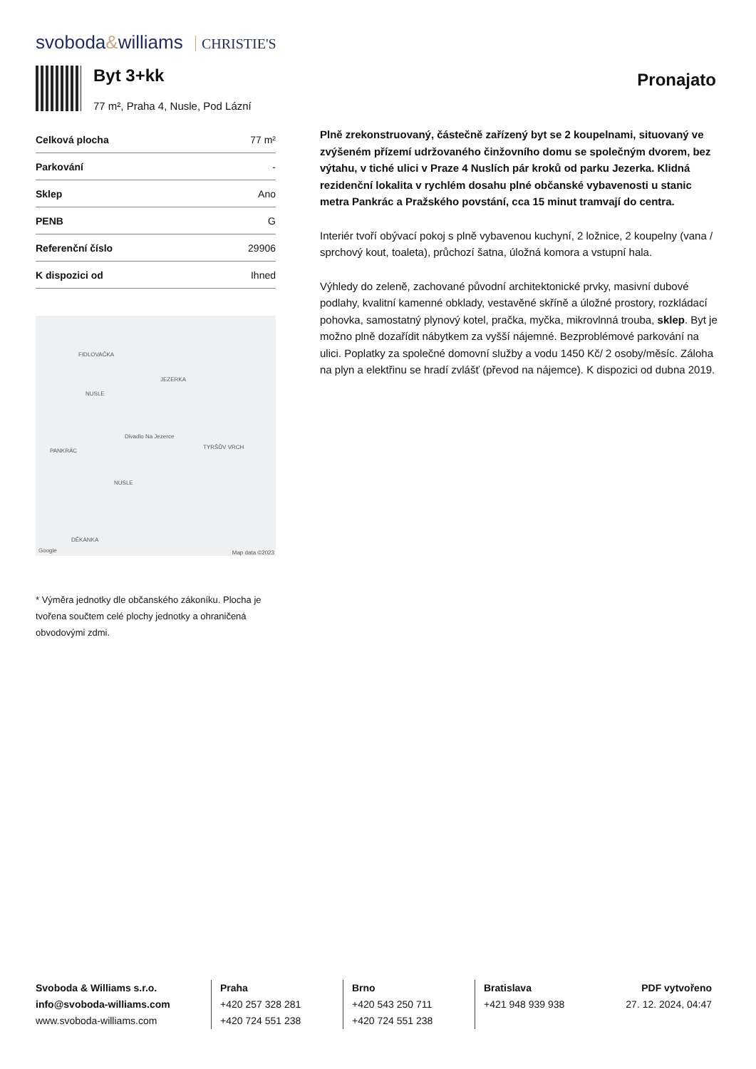svoboda&williams CHRISTIE'S
Byt 3+kk
77 m², Praha 4, Nusle, Pod Lázní
Pronajato
| Celková plocha | 77 m² |
| Parkování | - |
| Sklep | Ano |
| PENB | G |
| Referenční číslo | 29906 |
| K dispozici od | Ihned |
FIDLOVAČKA
JEZERKA
NUSLE
Divadlo Na Jezerce
TYRŠŮV VRCH
PANKRÁC
NUSLE
DĚKANKA
Google Map data ©2023
* Výměra jednotky dle občanského zákoníku. Plocha je tvořena součtem celé plochy jednotky a ohraničená obvodovými zdmi.
Plně zrekonstruovaný, částečně zařízený byt se 2 koupelnami, situovaný ve zvýšeném přízemí udržovaného činžovního domu se společným dvorem, bez výtahu, v tiché ulici v Praze 4 Nuslích pár kroků od parku Jezerka. Klidná rezidenční lokalita v rychlém dosahu plné občanské vybavenosti u stanic metra Pankrác a Pražského povstání, cca 15 minut tramvají do centra.
Interiér tvoří obývací pokoj s plně vybavenou kuchyní, 2 ložnice, 2 koupelny (vana / sprchový kout, toaleta), průchozí šatna, úložná komora a vstupní hala.
Výhledy do zeleně, zachované původní architektonické prvky, masivní dubové podlahy, kvalitní kamenné obklady, vestavěné skříně a úložné prostory, rozkládací pohovka, samostatný plynový kotel, pračka, myčka, mikrovlnná trouba, sklep. Byt je možno plně dozařídit nábytkem za vyšší nájemné. Bezproblémové parkování na ulici. Poplatky za společné domovní služby a vodu 1450 Kč/ 2 osoby/měsíc. Záloha na plyn a elektřinu se hradí zvlášť (převod na nájemce). K dispozici od dubna 2019.
Svoboda & Williams s.r.o.
info@svoboda-williams.com
www.svoboda-williams.com
Praha
+420 257 328 281
+420 724 551 238
Brno
+420 543 250 711
+420 724 551 238
Bratislava
+421 948 939 938
PDF vytvořeno
27. 12. 2024, 04:47